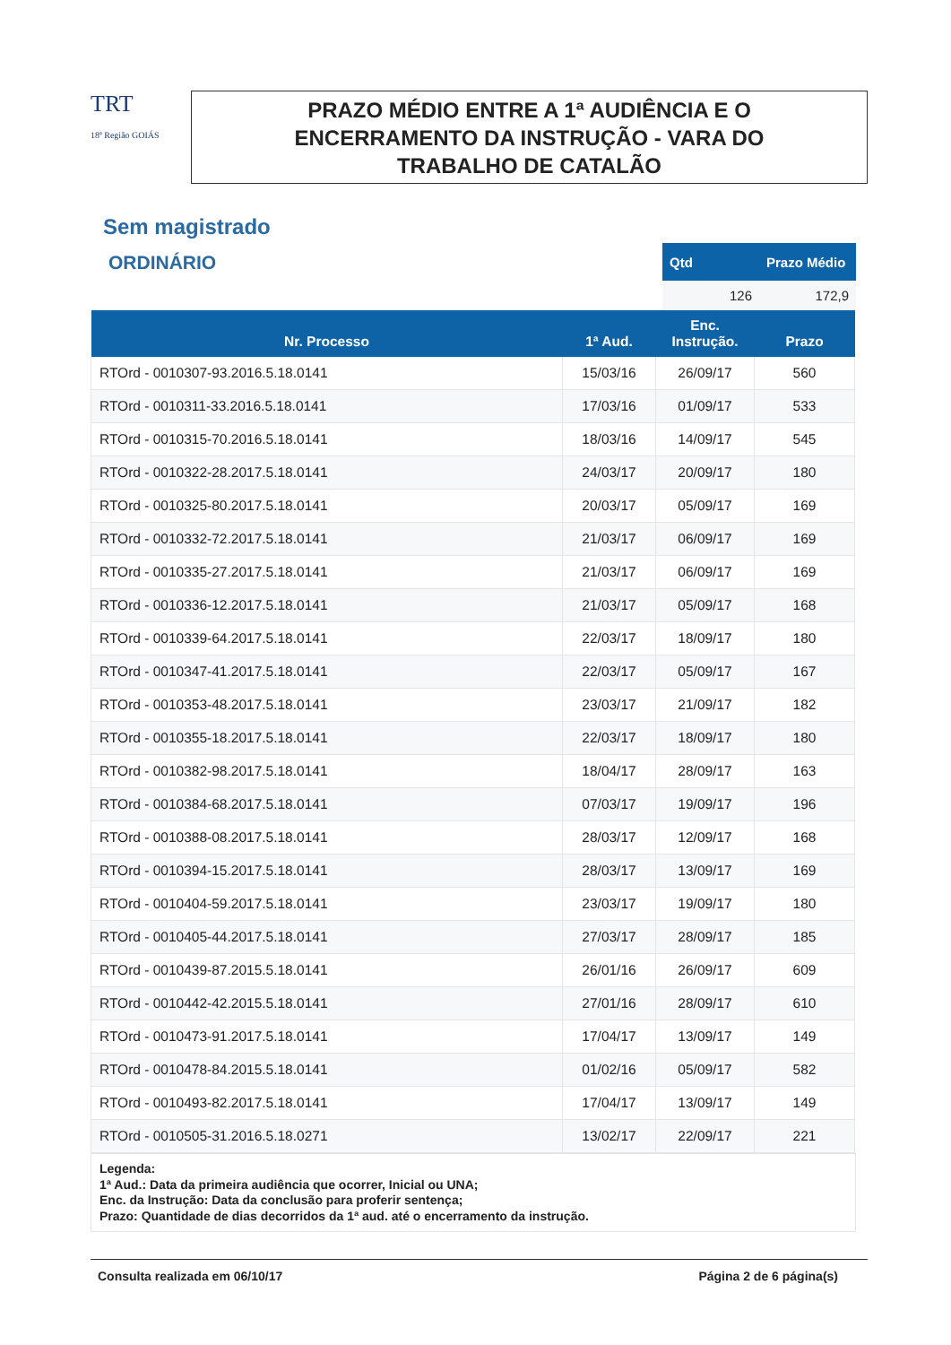TRT
18ª Região GOIÁS
PRAZO MÉDIO ENTRE A 1ª AUDIÊNCIA E O
ENCERRAMENTO DA INSTRUÇÃO - VARA DO
TRABALHO DE CATALÃO
Sem magistrado
ORDINÁRIO
| Qtd | Prazo Médio |
| --- | --- |
| 126 | 172,9 |
| Nr. Processo | 1ª Aud. | Enc. Instrução. | Prazo |
| --- | --- | --- | --- |
| RTOrd - 0010307-93.2016.5.18.0141 | 15/03/16 | 26/09/17 | 560 |
| RTOrd - 0010311-33.2016.5.18.0141 | 17/03/16 | 01/09/17 | 533 |
| RTOrd - 0010315-70.2016.5.18.0141 | 18/03/16 | 14/09/17 | 545 |
| RTOrd - 0010322-28.2017.5.18.0141 | 24/03/17 | 20/09/17 | 180 |
| RTOrd - 0010325-80.2017.5.18.0141 | 20/03/17 | 05/09/17 | 169 |
| RTOrd - 0010332-72.2017.5.18.0141 | 21/03/17 | 06/09/17 | 169 |
| RTOrd - 0010335-27.2017.5.18.0141 | 21/03/17 | 06/09/17 | 169 |
| RTOrd - 0010336-12.2017.5.18.0141 | 21/03/17 | 05/09/17 | 168 |
| RTOrd - 0010339-64.2017.5.18.0141 | 22/03/17 | 18/09/17 | 180 |
| RTOrd - 0010347-41.2017.5.18.0141 | 22/03/17 | 05/09/17 | 167 |
| RTOrd - 0010353-48.2017.5.18.0141 | 23/03/17 | 21/09/17 | 182 |
| RTOrd - 0010355-18.2017.5.18.0141 | 22/03/17 | 18/09/17 | 180 |
| RTOrd - 0010382-98.2017.5.18.0141 | 18/04/17 | 28/09/17 | 163 |
| RTOrd - 0010384-68.2017.5.18.0141 | 07/03/17 | 19/09/17 | 196 |
| RTOrd - 0010388-08.2017.5.18.0141 | 28/03/17 | 12/09/17 | 168 |
| RTOrd - 0010394-15.2017.5.18.0141 | 28/03/17 | 13/09/17 | 169 |
| RTOrd - 0010404-59.2017.5.18.0141 | 23/03/17 | 19/09/17 | 180 |
| RTOrd - 0010405-44.2017.5.18.0141 | 27/03/17 | 28/09/17 | 185 |
| RTOrd - 0010439-87.2015.5.18.0141 | 26/01/16 | 26/09/17 | 609 |
| RTOrd - 0010442-42.2015.5.18.0141 | 27/01/16 | 28/09/17 | 610 |
| RTOrd - 0010473-91.2017.5.18.0141 | 17/04/17 | 13/09/17 | 149 |
| RTOrd - 0010478-84.2015.5.18.0141 | 01/02/16 | 05/09/17 | 582 |
| RTOrd - 0010493-82.2017.5.18.0141 | 17/04/17 | 13/09/17 | 149 |
| RTOrd - 0010505-31.2016.5.18.0271 | 13/02/17 | 22/09/17 | 221 |
Legenda:
1ª Aud.: Data da primeira audiência que ocorrer, Inicial ou UNA;
Enc. da Instrução: Data da conclusão para proferir sentença;
Prazo: Quantidade de dias decorridos da 1ª aud. até o encerramento da instrução.
Consulta realizada em 06/10/17 Página 2 de 6 página(s)